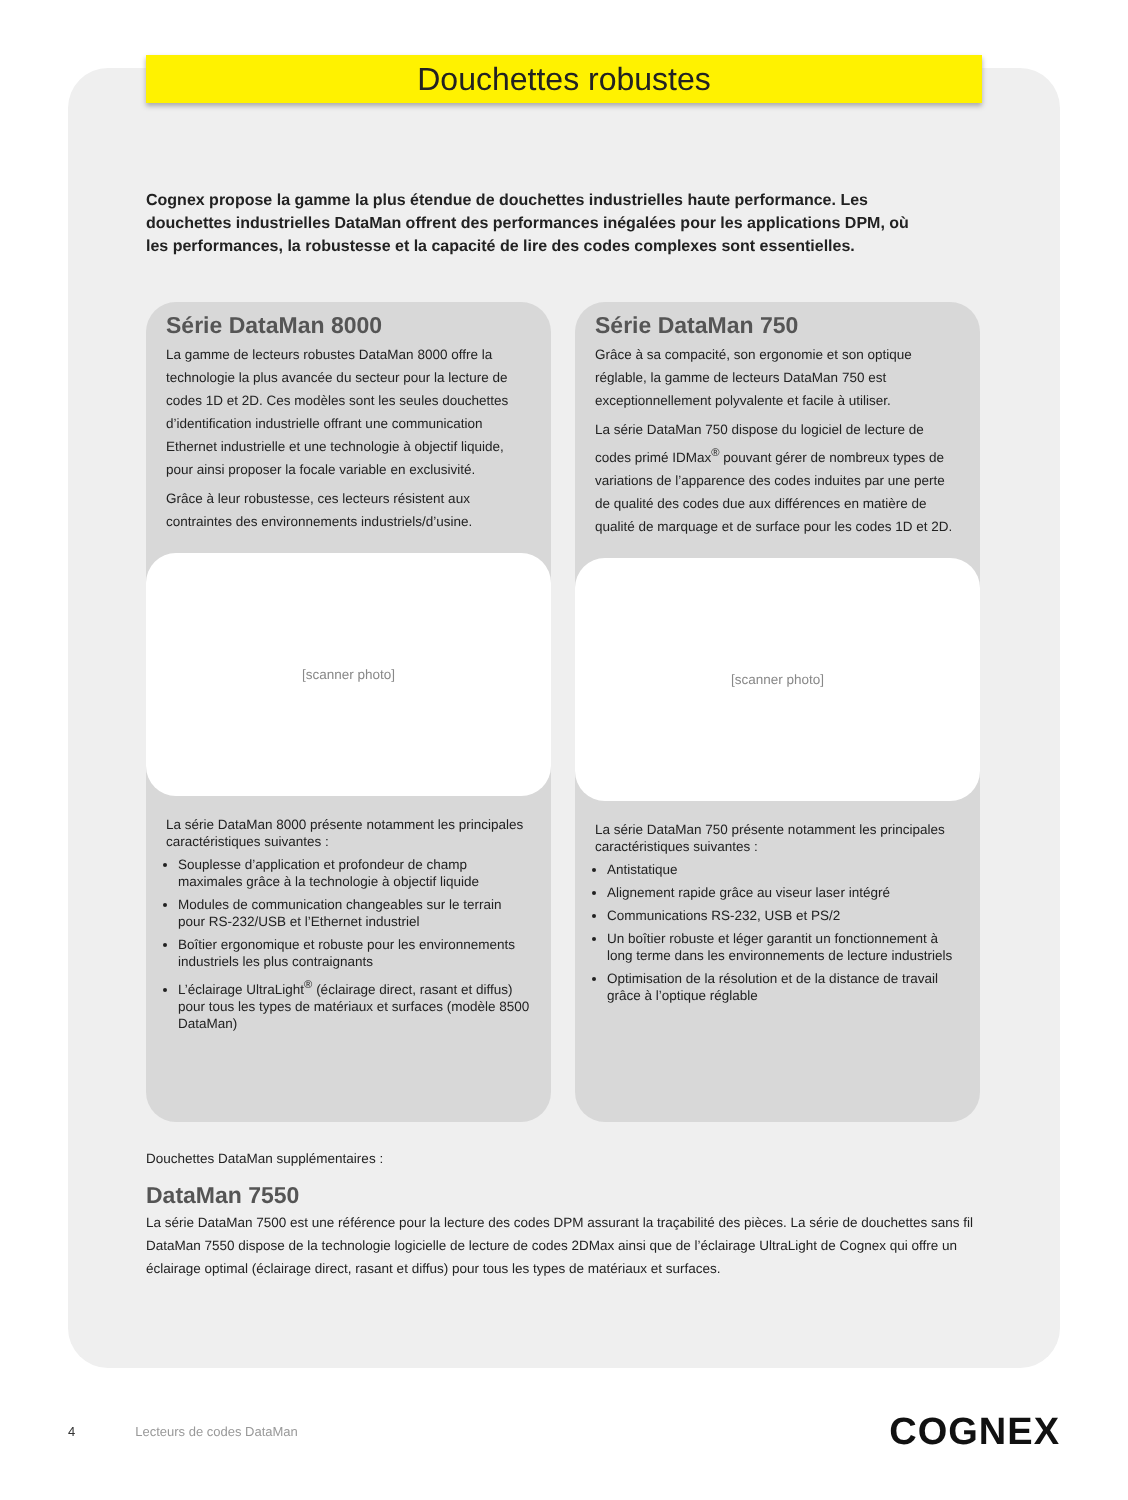Douchettes robustes
Cognex propose la gamme la plus étendue de douchettes industrielles haute performance. Les douchettes industrielles DataMan offrent des performances inégalées pour les applications DPM, où les performances, la robustesse et la capacité de lire des codes complexes sont essentielles.
Série DataMan 8000
La gamme de lecteurs robustes DataMan 8000 offre la technologie la plus avancée du secteur pour la lecture de codes 1D et 2D. Ces modèles sont les seules douchettes d’identification industrielle offrant une communication Ethernet industrielle et une technologie à objectif liquide, pour ainsi proposer la focale variable en exclusivité.
Grâce à leur robustesse, ces lecteurs résistent aux contraintes des environnements industriels/d’usine.
[scanner photo]
La série DataMan 8000 présente notamment les principales caractéristiques suivantes :
Souplesse d’application et profondeur de champ maximales grâce à la technologie à objectif liquide
Modules de communication changeables sur le terrain pour RS-232/USB et l’Ethernet industriel
Boîtier ergonomique et robuste pour les environnements industriels les plus contraignants
L’éclairage UltraLight<sup>®</sup> (éclairage direct, rasant et diffus) pour tous les types de matériaux et surfaces (modèle 8500 DataMan)
Série DataMan 750
Grâce à sa compacité, son ergonomie et son optique réglable, la gamme de lecteurs DataMan 750 est exceptionnellement polyvalente et facile à utiliser.
La série DataMan 750 dispose du logiciel de lecture de codes primé IDMax<sup>®</sup> pouvant gérer de nombreux types de variations de l’apparence des codes induites par une perte de qualité des codes due aux différences en matière de qualité de marquage et de surface pour les codes 1D et 2D.
[scanner photo]
La série DataMan 750 présente notamment les principales caractéristiques suivantes :
Antistatique
Alignement rapide grâce au viseur laser intégré
Communications RS-232, USB et PS/2
Un boîtier robuste et léger garantit un fonctionnement à long terme dans les environnements de lecture industriels
Optimisation de la résolution et de la distance de travail grâce à l’optique réglable
Douchettes DataMan supplémentaires :
DataMan 7550
La série DataMan 7500 est une référence pour la lecture des codes DPM assurant la traçabilité des pièces. La série de douchettes sans fil DataMan 7550 dispose de la technologie logicielle de lecture de codes 2DMax ainsi que de l’éclairage UltraLight de Cognex qui offre un éclairage optimal (éclairage direct, rasant et diffus) pour tous les types de matériaux et surfaces.
4 Lecteurs de codes DataMan COGNEX